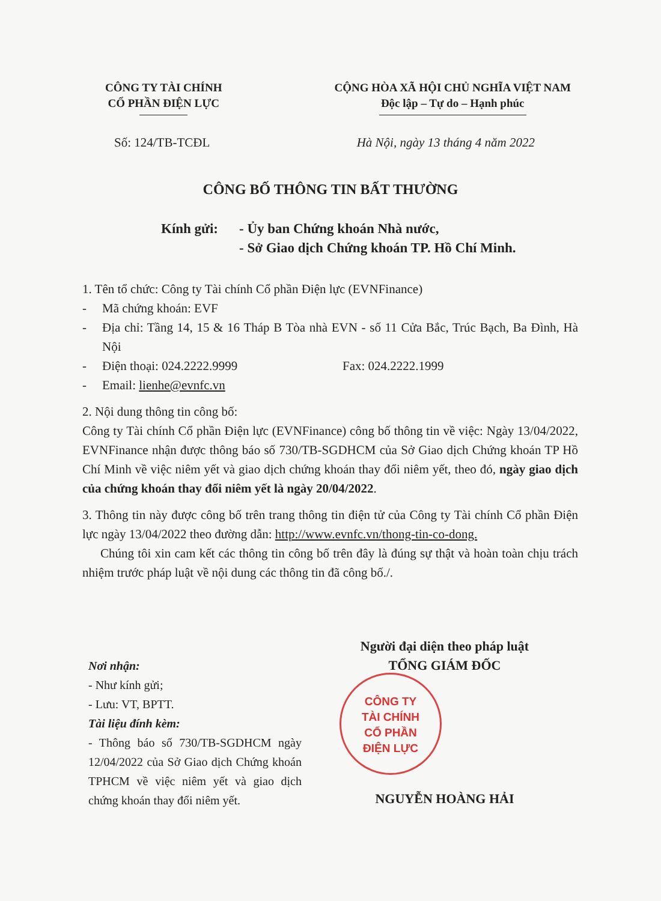CÔNG TY TÀI CHÍNH
CỔ PHẦN ĐIỆN LỰC
CỘNG HÒA XÃ HỘI CHỦ NGHĨA VIỆT NAM
Độc lập – Tự do – Hạnh phúc
Số: 124/TB-TCĐL Hà Nội, ngày 13 tháng 4 năm 2022
CÔNG BỐ THÔNG TIN BẤT THƯỜNG
Kính gửi: - Ủy ban Chứng khoán Nhà nước,
- Sở Giao dịch Chứng khoán TP. Hồ Chí Minh.
1. Tên tổ chức: Công ty Tài chính Cổ phần Điện lực (EVNFinance)
- Mã chứng khoán: EVF
- Địa chỉ: Tầng 14, 15 & 16 Tháp B Tòa nhà EVN - số 11 Cửa Bắc, Trúc Bạch, Ba Đình, Hà Nội
- Điện thoại: 024.2222.9999 Fax: 024.2222.1999
- Email: lienhe@evnfc.vn
2. Nội dung thông tin công bố:
Công ty Tài chính Cổ phần Điện lực (EVNFinance) công bố thông tin về việc: Ngày 13/04/2022, EVNFinance nhận được thông báo số 730/TB-SGDHCM của Sở Giao dịch Chứng khoán TP Hồ Chí Minh về việc niêm yết và giao dịch chứng khoán thay đổi niêm yết, theo đó, ngày giao dịch của chứng khoán thay đổi niêm yết là ngày 20/04/2022.
3. Thông tin này được công bố trên trang thông tin điện tử của Công ty Tài chính Cổ phần Điện lực ngày 13/04/2022 theo đường dẫn: http://www.evnfc.vn/thong-tin-co-dong.
Chúng tôi xin cam kết các thông tin công bố trên đây là đúng sự thật và hoàn toàn chịu trách nhiệm trước pháp luật về nội dung các thông tin đã công bố./.
Người đại diện theo pháp luật
TỔNG GIÁM ĐỐC
NGUYỄN HOÀNG HẢI
CÔNG TY
TÀI CHÍNH
CỔ PHẦN
ĐIỆN LỰC
Nơi nhận:
- Như kính gửi;
- Lưu: VT, BPTT.
Tài liệu đính kèm:
- Thông báo số 730/TB-SGDHCM ngày 12/04/2022 của Sở Giao dịch Chứng khoán TPHCM về việc niêm yết và giao dịch chứng khoán thay đổi niêm yết.